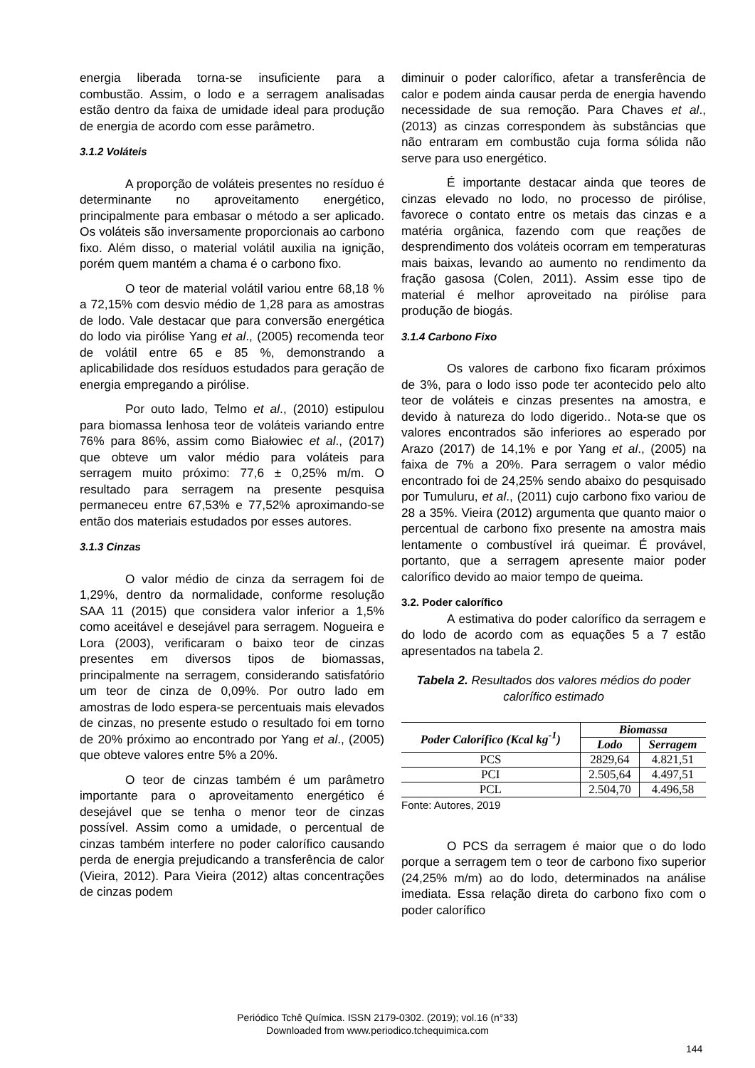energia liberada torna-se insuficiente para a combustão. Assim, o lodo e a serragem analisadas estão dentro da faixa de umidade ideal para produção de energia de acordo com esse parâmetro.
3.1.2 Voláteis
A proporção de voláteis presentes no resíduo é determinante no aproveitamento energético, principalmente para embasar o método a ser aplicado. Os voláteis são inversamente proporcionais ao carbono fixo. Além disso, o material volátil auxilia na ignição, porém quem mantém a chama é o carbono fixo.
O teor de material volátil variou entre 68,18 % a 72,15% com desvio médio de 1,28 para as amostras de lodo. Vale destacar que para conversão energética do lodo via pirólise Yang et al., (2005) recomenda teor de volátil entre 65 e 85 %, demonstrando a aplicabilidade dos resíduos estudados para geração de energia empregando a pirólise.
Por outo lado, Telmo et al., (2010) estipulou para biomassa lenhosa teor de voláteis variando entre 76% para 86%, assim como Białowiec et al., (2017) que obteve um valor médio para voláteis para serragem muito próximo: 77,6 ± 0,25% m/m. O resultado para serragem na presente pesquisa permaneceu entre 67,53% e 77,52% aproximando-se então dos materiais estudados por esses autores.
3.1.3 Cinzas
O valor médio de cinza da serragem foi de 1,29%, dentro da normalidade, conforme resolução SAA 11 (2015) que considera valor inferior a 1,5% como aceitável e desejável para serragem. Nogueira e Lora (2003), verificaram o baixo teor de cinzas presentes em diversos tipos de biomassas, principalmente na serragem, considerando satisfatório um teor de cinza de 0,09%. Por outro lado em amostras de lodo espera-se percentuais mais elevados de cinzas, no presente estudo o resultado foi em torno de 20% próximo ao encontrado por Yang et al., (2005) que obteve valores entre 5% a 20%.
O teor de cinzas também é um parâmetro importante para o aproveitamento energético é desejável que se tenha o menor teor de cinzas possível. Assim como a umidade, o percentual de cinzas também interfere no poder calorífico causando perda de energia prejudicando a transferência de calor (Vieira, 2012). Para Vieira (2012) altas concentrações de cinzas podem
diminuir o poder calorífico, afetar a transferência de calor e podem ainda causar perda de energia havendo necessidade de sua remoção. Para Chaves et al., (2013) as cinzas correspondem às substâncias que não entraram em combustão cuja forma sólida não serve para uso energético.
É importante destacar ainda que teores de cinzas elevado no lodo, no processo de pirólise, favorece o contato entre os metais das cinzas e a matéria orgânica, fazendo com que reações de desprendimento dos voláteis ocorram em temperaturas mais baixas, levando ao aumento no rendimento da fração gasosa (Colen, 2011). Assim esse tipo de material é melhor aproveitado na pirólise para produção de biogás.
3.1.4 Carbono Fixo
Os valores de carbono fixo ficaram próximos de 3%, para o lodo isso pode ter acontecido pelo alto teor de voláteis e cinzas presentes na amostra, e devido à natureza do lodo digerido.. Nota-se que os valores encontrados são inferiores ao esperado por Arazo (2017) de 14,1% e por Yang et al., (2005) na faixa de 7% a 20%. Para serragem o valor médio encontrado foi de 24,25% sendo abaixo do pesquisado por Tumuluru, et al., (2011) cujo carbono fixo variou de 28 a 35%. Vieira (2012) argumenta que quanto maior o percentual de carbono fixo presente na amostra mais lentamente o combustível irá queimar. É provável, portanto, que a serragem apresente maior poder calorífico devido ao maior tempo de queima.
3.2. Poder calorífico
A estimativa do poder calorífico da serragem e do lodo de acordo com as equações 5 a 7 estão apresentados na tabela 2.
Tabela 2. Resultados dos valores médios do poder calorífico estimado
| Poder Calorífico (Kcal kg<sup>-1</sup>) | Biomassa | |
| --- | --- | --- |
| | Lodo | Serragem |
| PCS | 2829,64 | 4.821,51 |
| PCI | 2.505,64 | 4.497,51 |
| PCL | 2.504,70 | 4.496,58 |
Fonte: Autores, 2019
O PCS da serragem é maior que o do lodo porque a serragem tem o teor de carbono fixo superior (24,25% m/m) ao do lodo, determinados na análise imediata. Essa relação direta do carbono fixo com o poder calorífico
Periódico Tchê Química. ISSN 2179-0302. (2019); vol.16 (n°33)
Downloaded from www.periodico.tchequimica.com
144